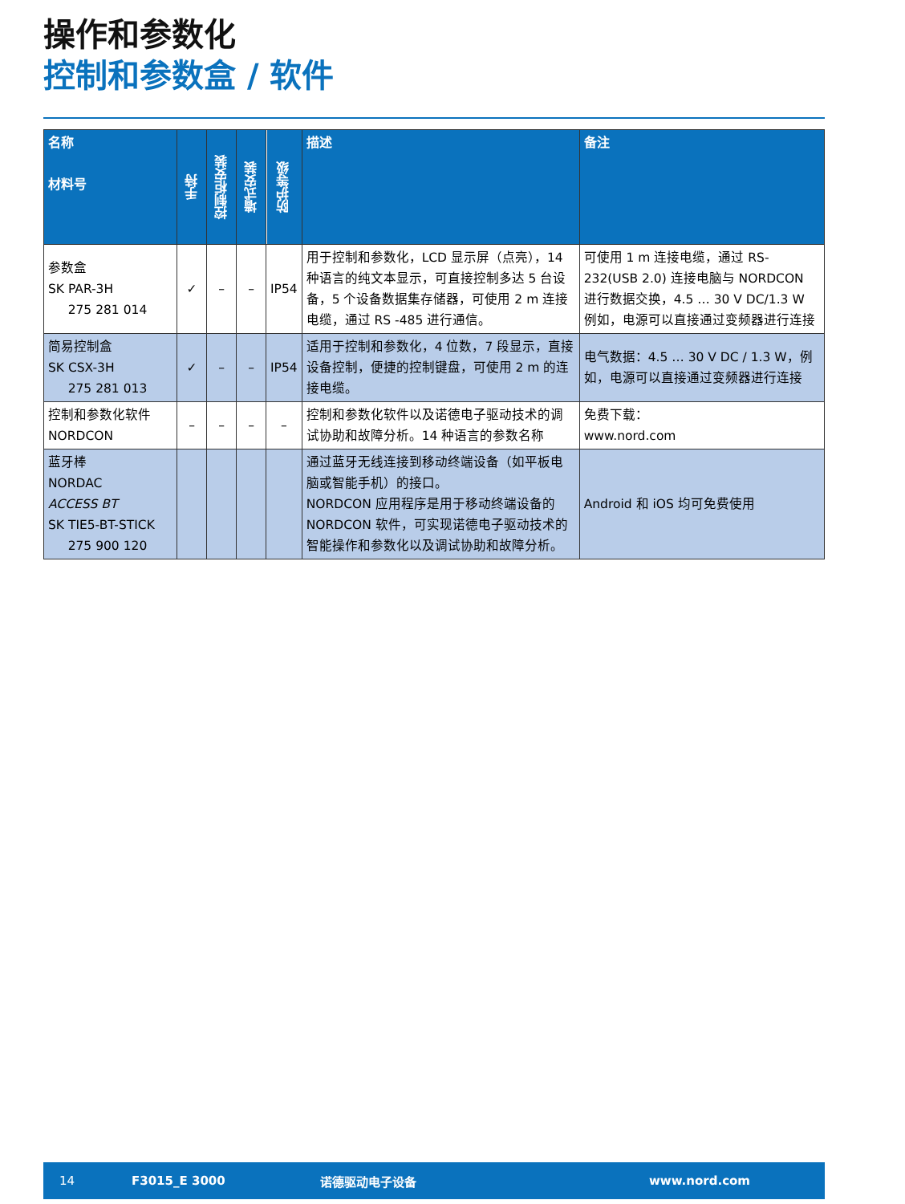操作和参数化
控制和参数盒 / 软件
| 名称 材料号 | 手持 | 控制柜安装 | 墙式安装 | 防护等级 | 描述 | 备注 |
| --- | --- | --- | --- | --- | --- | --- |
| 参数盒 SK PAR-3H 275 281 014 | ✓ | – | – | IP54 | 用于控制和参数化，LCD 显示屏（点亮），14 种语言的纯文本显示，可直接控制多达 5 台设备，5 个设备数据集存储器，可使用 2 m 连接电缆，通过 RS -485 进行通信。 | 可使用 1 m 连接电缆，通过 RS-232(USB 2.0) 连接电脑与 NORDCON 进行数据交换，4.5 … 30 V DC/1.3 W 例如，电源可以直接通过变频器进行连接 |
| 简易控制盒 SK CSX-3H 275 281 013 | ✓ | – | – | IP54 | 适用于控制和参数化，4 位数，7 段显示，直接设备控制，便捷的控制键盘，可使用 2 m 的连接电缆。 | 电气数据：4.5 … 30 V DC / 1.3 W，例如，电源可以直接通过变频器进行连接 |
| 控制和参数化软件 NORDCON | – | – | – | – | 控制和参数化软件以及诺德电子驱动技术的调试协助和故障分析。14 种语言的参数名称 | 免费下载： www.nord.com |
| 蓝牙棒 NORDAC ACCESS BT SK TIE5-BT-STICK 275 900 120 | | | | | 通过蓝牙无线连接到移动终端设备（如平板电脑或智能手机）的接口。 NORDCON 应用程序是用于移动终端设备的 NORDCON 软件，可实现诺德电子驱动技术的智能操作和参数化以及调试协助和故障分析。 | Android 和 iOS 均可免费使用 |
14 F3015_E 3000 诺德驱动电子设备 www.nord.com